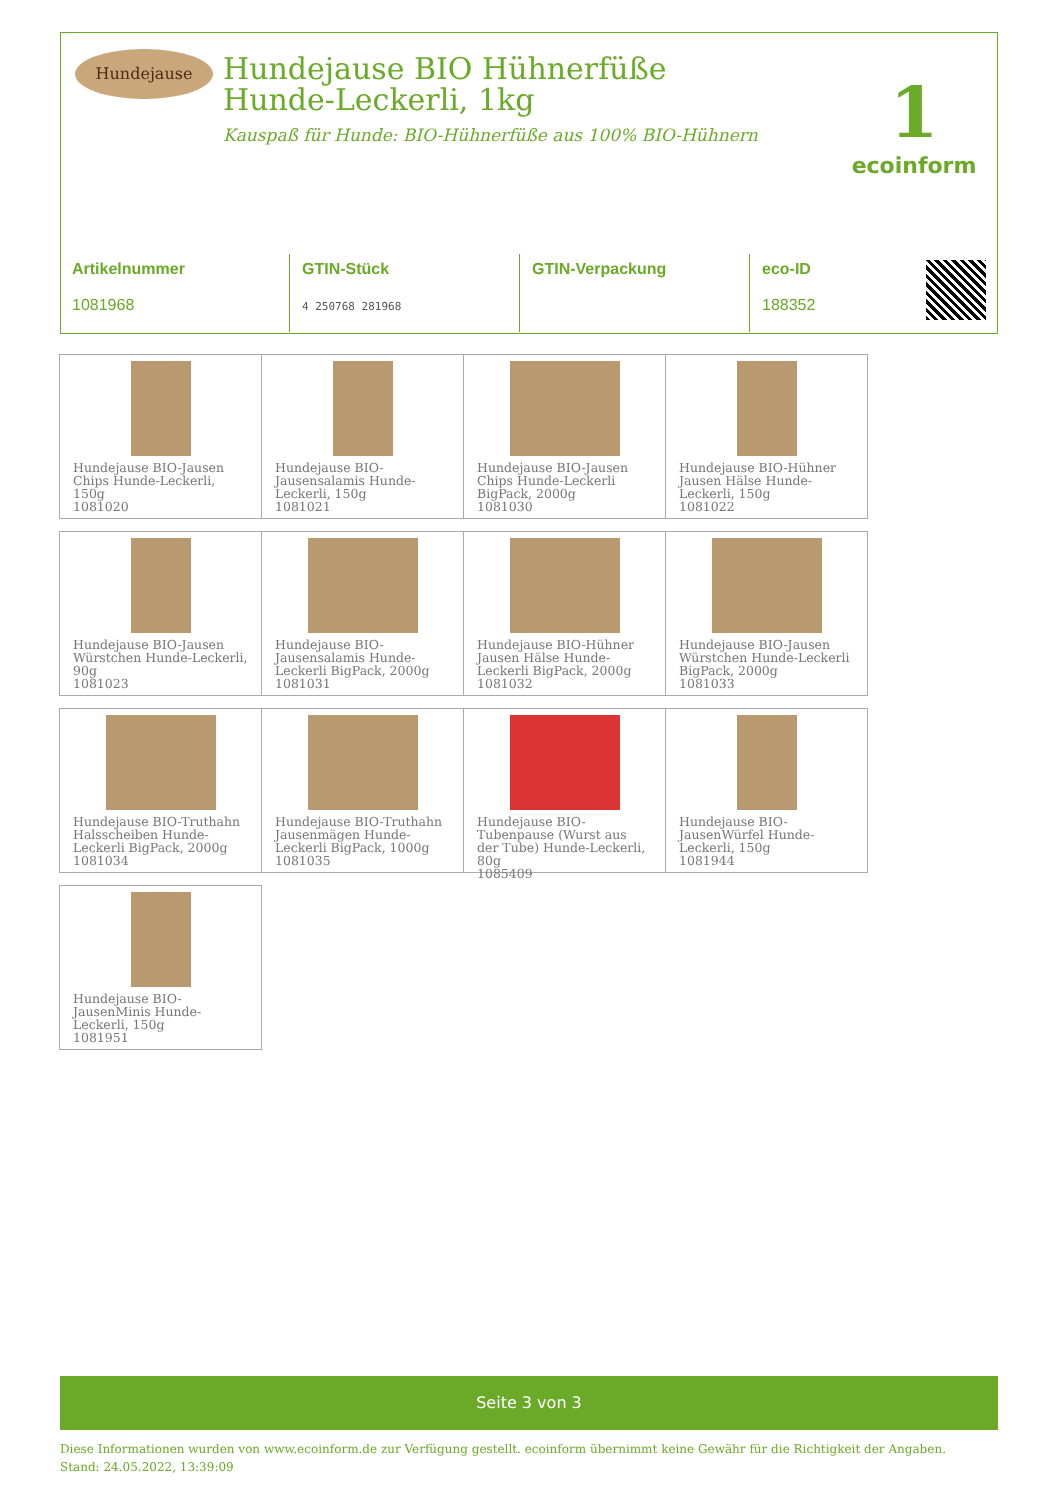Hundejause
Hundejause BIO Hühnerfüße Hunde-Leckerli, 1kg
Kauspaß für Hunde: BIO-Hühnerfüße aus 100% BIO-Hühnern
1
ecoinform
| Artikelnummer 1081968 | GTIN-Stück 4 250768 281968 | GTIN-Verpackung | eco-ID 188352 |
Hundejause BIO-Jausen Chips Hunde-Leckerli, 150g
1081020
Hundejause BIO-Jausensalamis Hunde-Leckerli, 150g
1081021
Hundejause BIO-Jausen Chips Hunde-Leckerli BigPack, 2000g
1081030
Hundejause BIO-Hühner Jausen Hälse Hunde-Leckerli, 150g
1081022
Hundejause BIO-Jausen Würstchen Hunde-Leckerli, 90g
1081023
Hundejause BIO-Jausensalamis Hunde-Leckerli BigPack, 2000g
1081031
Hundejause BIO-Hühner Jausen Hälse Hunde-Leckerli BigPack, 2000g
1081032
Hundejause BIO-Jausen Würstchen Hunde-Leckerli BigPack, 2000g
1081033
Hundejause BIO-Truthahn Halsscheiben Hunde-Leckerli BigPack, 2000g
1081034
Hundejause BIO-Truthahn Jausenmägen Hunde-Leckerli BigPack, 1000g
1081035
Hundejause BIO-Tubenpause (Wurst aus der Tube) Hunde-Leckerli, 80g
1085409
Hundejause BIO-JausenWürfel Hunde-Leckerli, 150g
1081944
Hundejause BIO-JausenMinis Hunde-Leckerli, 150g
1081951
Seite 3 von 3
Diese Informationen wurden von www.ecoinform.de zur Verfügung gestellt. ecoinform übernimmt keine Gewähr für die Richtigkeit der Angaben.
Stand: 24.05.2022, 13:39:09